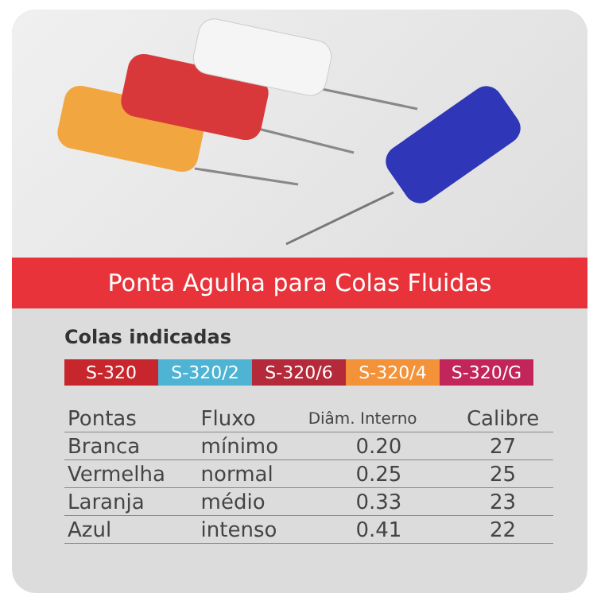Ponta Agulha para Colas Fluidas
Colas indicadas
S-320 S-320/2 S-320/6 S-320/4 S-320/G
| Pontas | Fluxo | Diâm. Interno | Calibre |
| --- | --- | --- | --- |
| Branca | mínimo | 0.20 | 27 |
| Vermelha | normal | 0.25 | 25 |
| Laranja | médio | 0.33 | 23 |
| Azul | intenso | 0.41 | 22 |